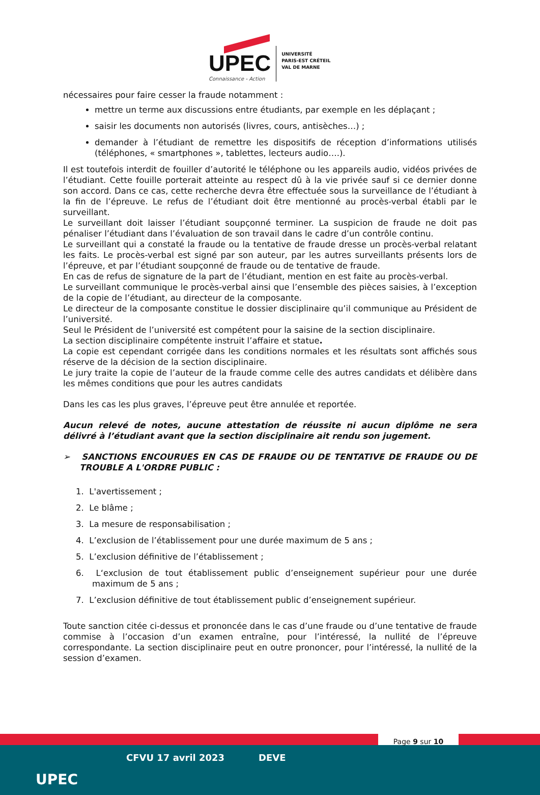UPEC
Connaissance - Action
UNIVERSITÉ
PARIS-EST CRÉTEIL
VAL DE MARNE
nécessaires pour faire cesser la fraude notamment :
mettre un terme aux discussions entre étudiants, par exemple en les déplaçant ;
saisir les documents non autorisés (livres, cours, antisèches…) ;
demander à l’étudiant de remettre les dispositifs de réception d’informations utilisés (téléphones, « smartphones », tablettes, lecteurs audio….).
Il est toutefois interdit de fouiller d’autorité le téléphone ou les appareils audio, vidéos privées de l’étudiant. Cette fouille porterait atteinte au respect dû à la vie privée sauf si ce dernier donne son accord. Dans ce cas, cette recherche devra être effectuée sous la surveillance de l’étudiant à la fin de l’épreuve. Le refus de l’étudiant doit être mentionné au procès-verbal établi par le surveillant.
Le surveillant doit laisser l’étudiant soupçonné terminer. La suspicion de fraude ne doit pas pénaliser l’étudiant dans l’évaluation de son travail dans le cadre d’un contrôle continu.
Le surveillant qui a constaté la fraude ou la tentative de fraude dresse un procès-verbal relatant les faits. Le procès-verbal est signé par son auteur, par les autres surveillants présents lors de l’épreuve, et par l’étudiant soupçonné de fraude ou de tentative de fraude.
En cas de refus de signature de la part de l’étudiant, mention en est faite au procès-verbal.
Le surveillant communique le procès-verbal ainsi que l’ensemble des pièces saisies, à l’exception de la copie de l’étudiant, au directeur de la composante.
Le directeur de la composante constitue le dossier disciplinaire qu’il communique au Président de l’université.
Seul le Président de l’université est compétent pour la saisine de la section disciplinaire.
La section disciplinaire compétente instruit l’affaire et statue.
La copie est cependant corrigée dans les conditions normales et les résultats sont affichés sous réserve de la décision de la section disciplinaire.
Le jury traite la copie de l’auteur de la fraude comme celle des autres candidats et délibère dans les mêmes conditions que pour les autres candidats
Dans les cas les plus graves, l’épreuve peut être annulée et reportée.
Aucun relevé de notes, aucune attestation de réussite ni aucun diplôme ne sera délivré à l’étudiant avant que la section disciplinaire ait rendu son jugement.
➢ SANCTIONS ENCOURUES EN CAS DE FRAUDE OU DE TENTATIVE DE FRAUDE OU DE TROUBLE A L'ORDRE PUBLIC :
1. L'avertissement ;
2. Le blâme ;
3. La mesure de responsabilisation ;
4. L’exclusion de l’établissement pour une durée maximum de 5 ans ;
5. L’exclusion définitive de l’établissement ;
6. L‘exclusion de tout établissement public d’enseignement supérieur pour une durée maximum de 5 ans ;
7. L’exclusion définitive de tout établissement public d’enseignement supérieur.
Toute sanction citée ci-dessus et prononcée dans le cas d’une fraude ou d’une tentative de fraude commise à l’occasion d’un examen entraîne, pour l’intéressé, la nullité de l’épreuve correspondante. La section disciplinaire peut en outre prononcer, pour l’intéressé, la nullité de la session d’examen.
Page 9 sur 10
UPEC
CFVU 17 avril 2023 DEVE